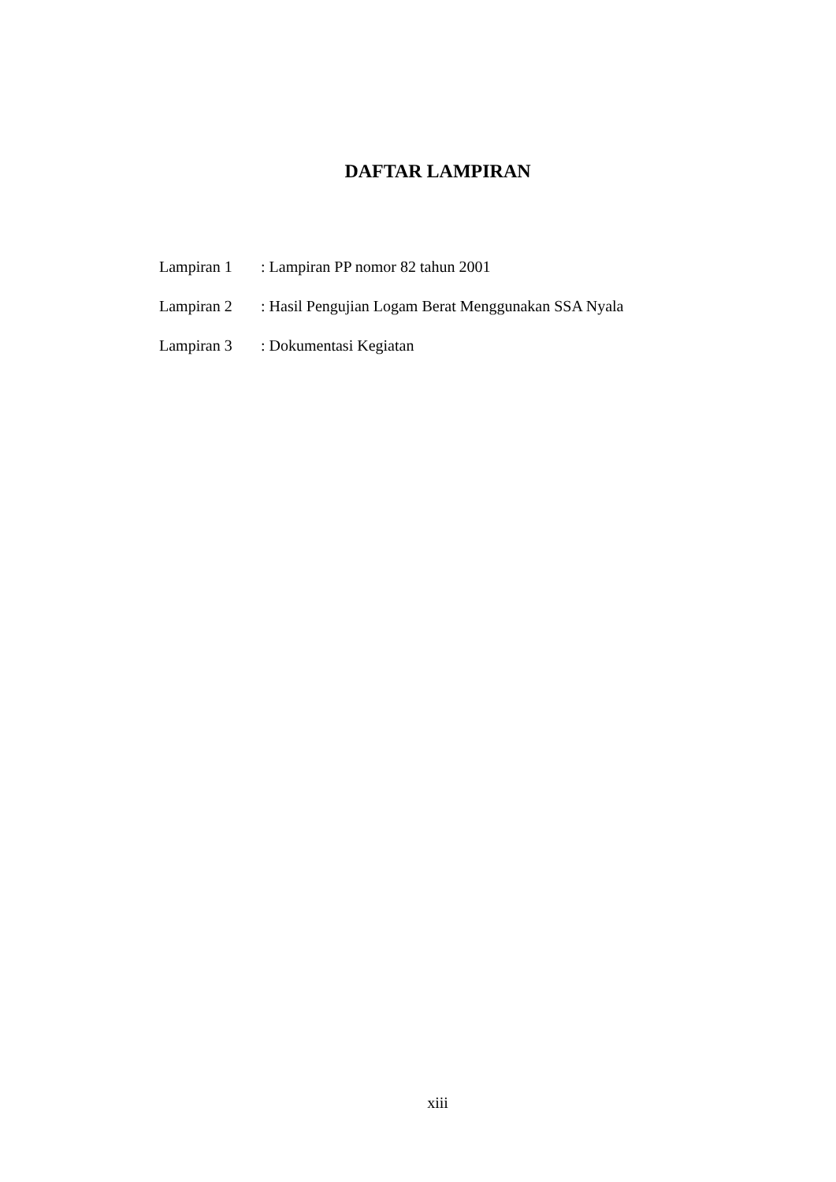DAFTAR LAMPIRAN
Lampiran 1 : Lampiran PP nomor 82 tahun 2001
Lampiran 2 : Hasil Pengujian Logam Berat Menggunakan SSA Nyala
Lampiran 3 : Dokumentasi Kegiatan
xiii